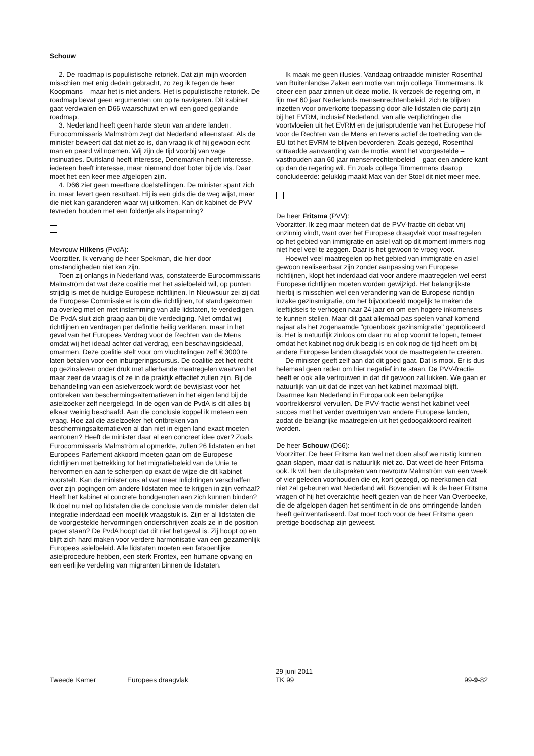Schouw
2. De roadmap is populistische retoriek. Dat zijn mijn woorden – misschien met enig dedain gebracht, zo zeg ik tegen de heer Koopmans – maar het is niet anders. Het is populistische retoriek. De roadmap bevat geen argumenten om op te navigeren. Dit kabinet gaat verdwalen en D66 waarschuwt en wil een goed geplande roadmap.
3. Nederland heeft geen harde steun van andere landen. Eurocommissaris Malmström zegt dat Nederland alleenstaat. Als de minister beweert dat dat niet zo is, dan vraag ik of hij gewoon echt man en paard wil noemen. Wij zijn de tijd voorbij van vage insinuaties. Duitsland heeft interesse, Denemarken heeft interesse, iedereen heeft interesse, maar niemand doet boter bij de vis. Daar moet het een keer mee afgelopen zijn.
4. D66 ziet geen meetbare doelstellingen. De minister spant zich in, maar levert geen resultaat. Hij is een gids die de weg wijst, maar die niet kan garanderen waar wij uitkomen. Kan dit kabinet de PVV tevreden houden met een foldertje als inspanning?
Mevrouw Hilkens (PvdA):
Voorzitter. Ik vervang de heer Spekman, die hier door omstandigheden niet kan zijn.
Toen zij onlangs in Nederland was, constateerde Eurocommissaris Malmström dat wat deze coalitie met het asielbeleid wil, op punten strijdig is met de huidige Europese richtlijnen. In Nieuwsuur zei zij dat de Europese Commissie er is om die richtlijnen, tot stand gekomen na overleg met en met instemming van alle lidstaten, te verdedigen. De PvdA sluit zich graag aan bij die verdediging. Niet omdat wij richtlijnen en verdragen per definitie heilig verklaren, maar in het geval van het Europees Verdrag voor de Rechten van de Mens omdat wij het ideaal achter dat verdrag, een beschavingsideaal, omarmen. Deze coalitie stelt voor om vluchtelingen zelf € 3000 te laten betalen voor een inburgeringscursus. De coalitie zet het recht op gezinsleven onder druk met allerhande maatregelen waarvan het maar zeer de vraag is of ze in de praktijk effectief zullen zijn. Bij de behandeling van een asielverzoek wordt de bewijslast voor het ontbreken van beschermingsalternatieven in het eigen land bij de asielzoeker zelf neergelegd. In de ogen van de PvdA is dit alles bij elkaar weinig beschaafd. Aan die conclusie koppel ik meteen een vraag. Hoe zal die asielzoeker het ontbreken van beschermingsalternatieven al dan niet in eigen land exact moeten aantonen? Heeft de minister daar al een concreet idee over? Zoals Eurocommissaris Malmström al opmerkte, zullen 26 lidstaten en het Europees Parlement akkoord moeten gaan om de Europese richtlijnen met betrekking tot het migratiebeleid van de Unie te hervormen en aan te scherpen op exact de wijze die dit kabinet voorstelt. Kan de minister ons al wat meer inlichtingen verschaffen over zijn pogingen om andere lidstaten mee te krijgen in zijn verhaal? Heeft het kabinet al concrete bondgenoten aan zich kunnen binden? Ik doel nu niet op lidstaten die de conclusie van de minister delen dat integratie inderdaad een moeilijk vraagstuk is. Zijn er al lidstaten die de voorgestelde hervormingen onderschrijven zoals ze in de position paper staan? De PvdA hoopt dat dit niet het geval is. Zij hoopt op en blijft zich hard maken voor verdere harmonisatie van een gezamenlijk Europees asielbeleid. Alle lidstaten moeten een fatsoenlijke asielprocedure hebben, een sterk Frontex, een humane opvang en een eerlijke verdeling van migranten binnen de lidstaten.
Ik maak me geen illusies. Vandaag ontraadde minister Rosenthal van Buitenlandse Zaken een motie van mijn collega Timmermans. Ik citeer een paar zinnen uit deze motie. Ik verzoek de regering om, in lijn met 60 jaar Nederlands mensenrechtenbeleid, zich te blijven inzetten voor onverkorte toepassing door alle lidstaten die partij zijn bij het EVRM, inclusief Nederland, van alle verplichtingen die voortvloeien uit het EVRM en de jurisprudentie van het Europese Hof voor de Rechten van de Mens en tevens actief de toetreding van de EU tot het EVRM te blijven bevorderen. Zoals gezegd, Rosenthal ontraadde aanvaarding van de motie, want het voorgestelde – vasthouden aan 60 jaar mensenrechtenbeleid – gaat een andere kant op dan de regering wil. En zoals collega Timmermans daarop concludeerde: gelukkig maakt Max van der Stoel dit niet meer mee.
De heer Fritsma (PVV):
Voorzitter. Ik zeg maar meteen dat de PVV-fractie dit debat vrij onzinnig vindt, want over het Europese draagvlak voor maatregelen op het gebied van immigratie en asiel valt op dit moment immers nog niet heel veel te zeggen. Daar is het gewoon te vroeg voor.
Hoewel veel maatregelen op het gebied van immigratie en asiel gewoon realiseerbaar zijn zonder aanpassing van Europese richtlijnen, klopt het inderdaad dat voor andere maatregelen wel eerst Europese richtlijnen moeten worden gewijzigd. Het belangrijkste hierbij is misschien wel een verandering van de Europese richtlijn inzake gezinsmigratie, om het bijvoorbeeld mogelijk te maken de leeftijdseis te verhogen naar 24 jaar en om een hogere inkomenseis te kunnen stellen. Maar dit gaat allemaal pas spelen vanaf komend najaar als het zogenaamde "groenboek gezinsmigratie" gepubliceerd is. Het is natuurlijk zinloos om daar nu al op vooruit te lopen, temeer omdat het kabinet nog druk bezig is en ook nog de tijd heeft om bij andere Europese landen draagvlak voor de maatregelen te creëren.
De minister geeft zelf aan dat dit goed gaat. Dat is mooi. Er is dus helemaal geen reden om hier negatief in te staan. De PVV-fractie heeft er ook alle vertrouwen in dat dit gewoon zal lukken. We gaan er natuurlijk van uit dat de inzet van het kabinet maximaal blijft. Daarmee kan Nederland in Europa ook een belangrijke voortrekkersrol vervullen. De PVV-fractie wenst het kabinet veel succes met het verder overtuigen van andere Europese landen, zodat de belangrijke maatregelen uit het gedoogakkoord realiteit worden.
De heer Schouw (D66):
Voorzitter. De heer Fritsma kan wel net doen alsof we rustig kunnen gaan slapen, maar dat is natuurlijk niet zo. Dat weet de heer Fritsma ook. Ik wil hem de uitspraken van mevrouw Malmström van een week of vier geleden voorhouden die er, kort gezegd, op neerkomen dat niet zal gebeuren wat Nederland wil. Bovendien wil ik de heer Fritsma vragen of hij het overzichtje heeft gezien van de heer Van Overbeeke, die de afgelopen dagen het sentiment in de ons omringende landen heeft geïnventariseerd. Dat moet toch voor de heer Fritsma geen prettige boodschap zijn geweest.
Tweede Kamer Europees draagvlak
29 juni 2011
TK 99
99-9-82